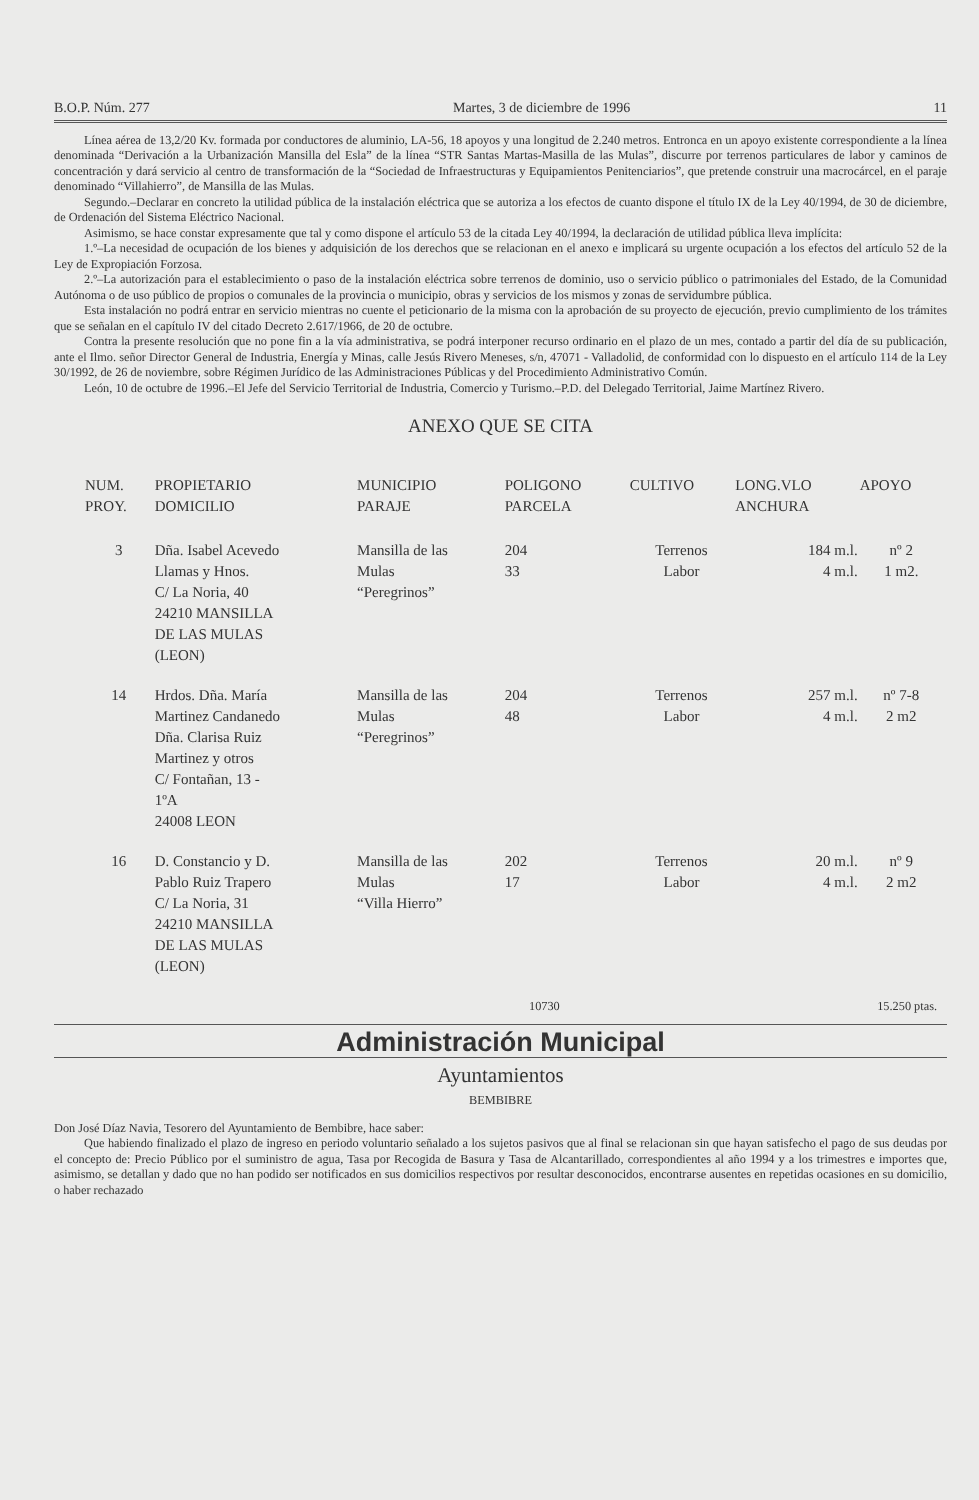B.O.P. Núm. 277 Martes, 3 de diciembre de 1996 11
Línea aérea de 13,2/20 Kv. formada por conductores de aluminio, LA-56, 18 apoyos y una longitud de 2.240 metros. Entronca en un apoyo existente correspondiente a la línea denominada “Derivación a la Urbanización Mansilla del Esla” de la línea “STR Santas Martas-Masilla de las Mulas”, discurre por terrenos particulares de labor y caminos de concentración y dará servicio al centro de transformación de la “Sociedad de Infraestructuras y Equipamientos Penitenciarios”, que pretende construir una macrocárcel, en el paraje denominado “Villahierro”, de Mansilla de las Mulas.
Segundo.–Declarar en concreto la utilidad pública de la instalación eléctrica que se autoriza a los efectos de cuanto dispone el título IX de la Ley 40/1994, de 30 de diciembre, de Ordenación del Sistema Eléctrico Nacional.
Asimismo, se hace constar expresamente que tal y como dispone el artículo 53 de la citada Ley 40/1994, la declaración de utilidad pública lleva implícita:
1.º–La necesidad de ocupación de los bienes y adquisición de los derechos que se relacionan en el anexo e implicará su urgente ocupación a los efectos del artículo 52 de la Ley de Expropiación Forzosa.
2.º–La autorización para el establecimiento o paso de la instalación eléctrica sobre terrenos de dominio, uso o servicio público o patrimoniales del Estado, de la Comunidad Autónoma o de uso público de propios o comunales de la provincia o municipio, obras y servicios de los mismos y zonas de servidumbre pública.
Esta instalación no podrá entrar en servicio mientras no cuente el peticionario de la misma con la aprobación de su proyecto de ejecución, previo cumplimiento de los trámites que se señalan en el capítulo IV del citado Decreto 2.617/1966, de 20 de octubre.
Contra la presente resolución que no pone fin a la vía administrativa, se podrá interponer recurso ordinario en el plazo de un mes, contado a partir del día de su publicación, ante el Ilmo. señor Director General de Industria, Energía y Minas, calle Jesús Rivero Meneses, s/n, 47071 - Valladolid, de conformidad con lo dispuesto en el artículo 114 de la Ley 30/1992, de 26 de noviembre, sobre Régimen Jurídico de las Administraciones Públicas y del Procedimiento Administrativo Común.
León, 10 de octubre de 1996.–El Jefe del Servicio Territorial de Industria, Comercio y Turismo.–P.D. del Delegado Territorial, Jaime Martínez Rivero.
ANEXO QUE SE CITA
| NUM. PROY. | PROPIETARIO DOMICILIO | MUNICIPIO PARAJE | POLIGONO PARCELA | CULTIVO | LONG.VLO ANCHURA | APOYO |
| --- | --- | --- | --- | --- | --- | --- |
| 3 | Dña. Isabel Acevedo Llamas y Hnos. C/ La Noria, 40 24210 MANSILLA DE LAS MULAS (LEON) | Mansilla de las Mulas “Peregrinos” | 204 33 | Terrenos Labor | 184 m.l. 4 m.l. | nº 2 1 m2. |
| 14 | Hrdos. Dña. María Martinez Candanedo Dña. Clarisa Ruiz Martinez y otros C/ Fontañan, 13 - 1ºA 24008 LEON | Mansilla de las Mulas “Peregrinos” | 204 48 | Terrenos Labor | 257 m.l. 4 m.l. | nº 7-8 2 m2 |
| 16 | D. Constancio y D. Pablo Ruiz Trapero C/ La Noria, 31 24210 MANSILLA DE LAS MULAS (LEON) | Mansilla de las Mulas “Villa Hierro” | 202 17 | Terrenos Labor | 20 m.l. 4 m.l. | nº 9 2 m2 |
10730 15.250 ptas.
Administración Municipal
Ayuntamientos
BEMBIBRE
Don José Díaz Navia, Tesorero del Ayuntamiento de Bembibre, hace saber:
Que habiendo finalizado el plazo de ingreso en periodo voluntario señalado a los sujetos pasivos que al final se relacionan sin que hayan satisfecho el pago de sus deudas por el concepto de: Precio Público por el suministro de agua, Tasa por Recogida de Basura y Tasa de Alcantarillado, correspondientes al año 1994 y a los trimestres e importes que, asimismo, se detallan y dado que no han podido ser notificados en sus domicilios respectivos por resultar desconocidos, encontrarse ausentes en repetidas ocasiones en su domicilio, o haber rechazado